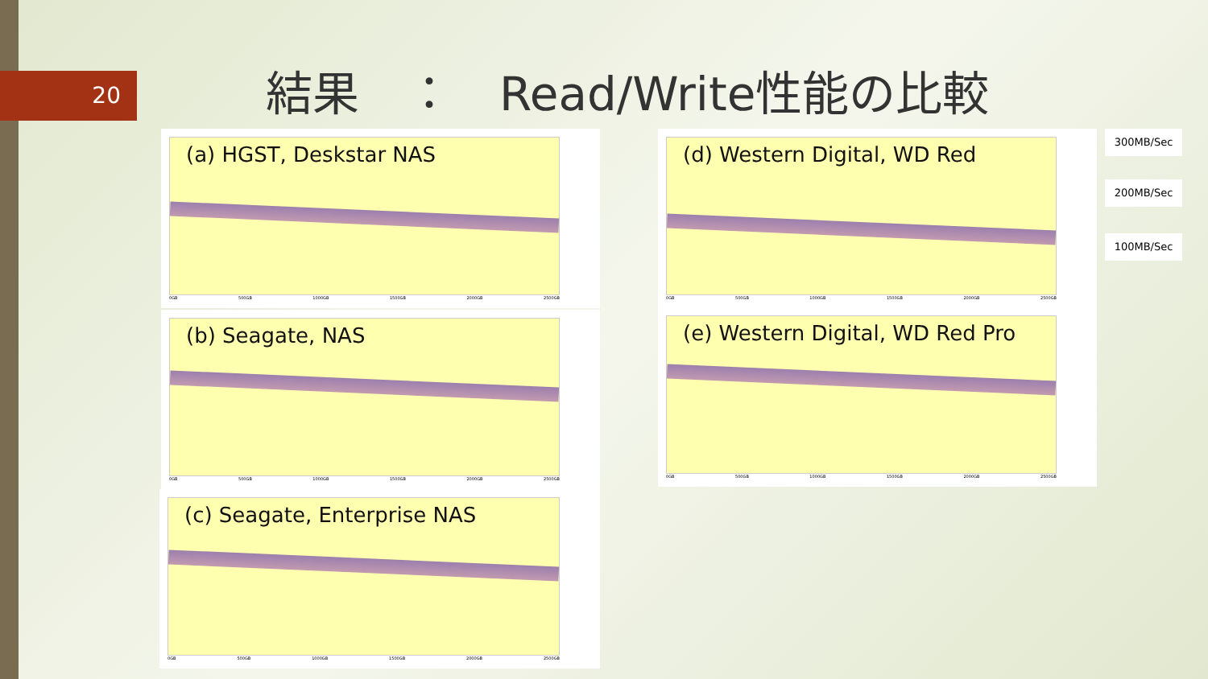20 結果　：　Read/Write性能の比較
(a) HGST, Deskstar NAS
0GB 500GB 1000GB 1500GB 2000GB 2500GB
(b) Seagate, NAS
0GB 500GB 1000GB 1500GB 2000GB 2500GB
(c) Seagate, Enterprise NAS
0GB 500GB 1000GB 1500GB 2000GB 2500GB
(d) Western Digital, WD Red
0GB 500GB 1000GB 1500GB 2000GB 2500GB
(e) Western Digital, WD Red Pro
0GB 500GB 1000GB 1500GB 2000GB 2500GB
300MB/Sec
200MB/Sec
100MB/Sec